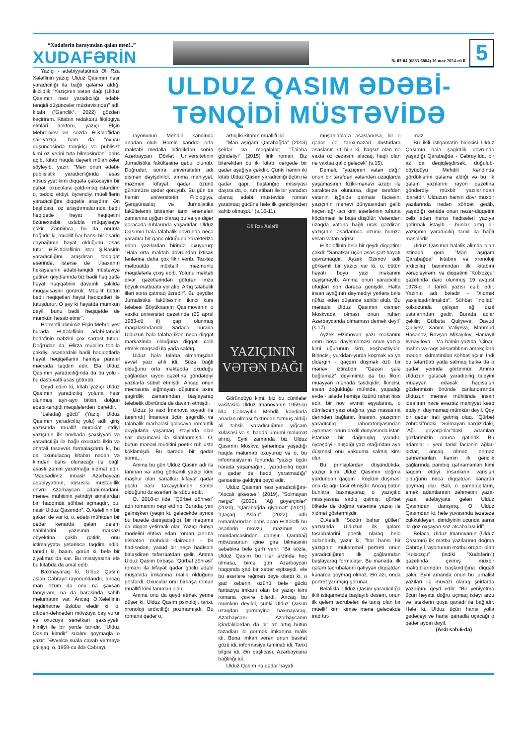“Xudafərin harayından qalan mən!..”
XUDAFƏRİN
№ 03-04 (6883-6884) 16 may 2024-cü il
5
Yazıçı - ədəbiyyatşünas Əli Rza Xələflinin yazıçı Ulduz Qasımın nəsr yaradıcılığı ilə bağlı qələmə aldığı ikicildlik ”Yazıçının vətən dağı (Ulduz Qasımın nəsr yaradıcılığı ədəbi-tənqidi düşüncələr müstəvisində)” adlı kitabı (”Gənclik”, 2022) gözdən keçirirəm. Kitabın redaktoru filologiya elmləri doktoru, yazıçı Elçin Mehrəliyev ön sözdə Ə.Xələflidən şair-yazıçı, həm də ”oxucu düşüncəsində tənqidçi və publisist kimi öz yerini tuta bilməsindən” bəhs açıb, kitab haqda dəyərli mülahizələr söyləyib, yazır: ”Mən onun ədəbi-publisistik yaradıcılığında əsas xüsusiyyət kimi diqqətə çəkəcəyim bir cəhəti oxuculara çatdırmaq istərdim; o, tədqiq etdiyi, öyrəndiyi müəlliflərin yaradıcılığını diqqətlə araşdırır. Ən başlıcası, öz araşdırmalarında bədii həqiqətlə həyat həqiqətini özünəxasbir uslubla müqayisəyə çəkir. Zənnimcə, bu da onunla bağlıdır ki, müəllif hər hansı bir əsərin qaynağının həyat olduğunu əsas tutur. Ə.R.Xələflinin istər Ş.Nasirin yaradıcılığını araşdıran tədqiqat əsərində, istərsə də İ.İsaxanın hekayələrini ədəbi-tənqidi müstəviyə gətirən qeydlərində biz bədii həqiqətlə həyat həqiqətinin davamlı şəkildə müqayisəsini görürük. Müəllif bütün bədii həqiqətləri həyat həqiqətləri ilə tutuşdurur. O şey ki həyatda mümkün deyil, bunu bədii həqiqətdə də mümkün hesab etmir”.
Hörmətli alimimiz Elçin Mehrəliyev burada Ə.Xələflinin ədəbi-tənqid hədəfinin nəbzini çox sərrast tutub. Doğrudan da, Əlirza müəllim təhlilə çəkdiyi əsərlərdəki bədii həqiqətlərlə həyat həqiqətlərini həmişə paralel məcrada təqdim edir. Elə Ulduz Qasımın yaradıcılığında da bu yolu - bu dəsti-xətti əsas götürüb.
Qeyd edim ki, kitab yazıçı Ulduz Qasımın yaradıcılıq yoluna həsr olunmuş ayrı-ayrı bitkin, dolğun ədəbi-tənqidi məqalələrdən ibarətdir.
”Lələdağ gücü” (Yazıçı Ulduz Qasımın yaradıcılıq yolu) adlı giriş yazısında müəllif müraciət etdiyi yazıçının ilk növbədə şəxsiyyəti və yaradıcılığı ilə bağlı oxucuda ilkin və əhatəli təsəvvür formalaşdırıb ki, bu da oxunulacaq kitabın nədən və kimdən bəhs olunacağı ilə bağlı əsaslı zəmin yaratmağa xidmət edir: ”Məqsədimiz müasir Azərbaycan ədəbiyyatının, xüsusilə müstəqillik dövrü Azərbaycan ədəbi-mədəni-mənəvi mühitinin yetirdiyi simalardan biri haqqında söhbət açmaqdır, bu, nasir Ulduz Qasımdır”. Ə.Xələflinin bir şakəri də var ki, o, ədəbi mühitdən bir qədər kənarda qalan qələm sahiblərini yazısının mərkəzi obyektinə çəkib gətirir, onu ictimaiyyətə yetərincə təqdim edib, tanıdır ki, baxın, görün ki, belə bir ziyalımız da var. Bu missiyasına elə bu kitabda da əməl edib.
Baxmayaraq ki, Ulduz Qasım əslən Cəbrayıl rayonundandır, ancaq mən özüm də onu nə şəxsən tanıyıram, nə də barəsində səhih məlumatım var. Ancaq Ə.Xələflinin təqdimetmə üslubu elədir ki, o, dibdən-dəhnədən mövzuya baş vurur və oxucuya sənətkarı şəxsiyyəti, kimliyi ilə bir yerdə tanıdır. ”Ulduz Qasım kimdir” sualını qoymaqla o yazır: ”Əvvəlcə suala cavab verməyə çalışaq; o, 1959-cu ildə Cəbrayıl
ULDUZ QASIM ƏDƏBİ-
TƏNQİDİ MÜSTƏVİDƏ
rayonunun Mehdili kəndində anadan olub. Həmin kənddə orta məktəbi medalla bitirdikdən sonra Azərbaycan Dövlət Universitetinin Jurnalistika fakültəsinə qəbul olunub. Doğrudur, sonra universitetin adı qismən dəyişdirildi, amma mahiyyət, məzmun kifayət qədər özünü günümüzə qədər qoruyub. Bu gün də həmin universitetin Filologiya, Şərqşünaslıq və Jurnalistika fakültələrini bitirənlər tarixi ənənələri zamanına uyğun olaraq bu və ya digər dərəcədə ruhlarında yaşadırlar. Ulduz Qasımın hələ tələbəlik dövründə necə yaradıcı bir gənc olduğunu xarakterizə edən yazılardan birində oxuyuruq: ”Hələ orta məktəb dövründən ixtisas fənlərinə daha çox fikir verib. Tez-tez mətbuatda müxtəlif məzmunlu məqalələrlə çıxış edib. Yolunu məktəb divar qəzetlərindən götürən imza böyük mətbuata yol alıb. Artıq tələbəlik illəri sona çatmaq üzrədir”. Bu qeydlər Jurnalistika fakültəsinin ikinci kurs tələbəsi Böyükxanım Qasımovanın o vaxtkı universitet qəzetində (25 aprel 1983-cü il) çap olunmuş məqaləsindəndir. Sadəcə burada Ulduzun hələ tələbə ikən necə diqqət mərkəzində olduğuna diqqəti cəlb etmək məqsədi ilə yada saldıq.
Ulduz hələ tələbə olmamışdan əvvəl yazı əhli idi. Sözə bağlı olduğunu orta məktəbdə oxuduğu çağlardan rayon qəzetinə göndərdiyi yazılarla sübut etmişdi. Ancaq onun məcrasına sığmayan düşüncə axını şagirdlik zamanından başlayaraq tələbəlik dövründə də davam etmişdi.
Ulduz (o vaxt İmanova soyadı ilə tanınırdı) İmanova üçün şagirdlik və tələbəlik mərhələsi gələcəyə romantik duyğularla yaşamaq istəyində olan şair düşüncəsi ilə silahlanmışdı. O, bütün mənəvi mühitini poetik ruh üstə kökləmişdi. Bu barədə bir qədər sonra...
Amma bu gün Ulduz Qasım adı ilə tanınan və artıq görkəmli yazıçı kimi məşhur olan sənətkar kifayət qədər güclü nəsr təxəyyülünün sahibi olduğunu öz əsərləri ilə sübu edib.
O, 2018-ci ildə ”Qürbət zöhrəsi” adlı romanını nəşr etdirib. Burada, yeri gəlmişkən (yəqin ki, gələcəkdə ayrıca bu barədə danışacağıq), bir məqama da diqqət yetirmək olar. Yazıçı dünya modelini ehtiva edən roman janrına nisbətən məhdud dairədən - bir hadisədən, yaxud bir neçə hadisəni birləşdirən təfərrüatdan gəlir. Amma Ulduz Qasım birbaşa ”Qürbət zöhrəsi” romanı ilə kifayət qədər güclü ədəbi müşahidə imkanına malik olduğunu göstərdi. Oxucular onu birbaşa roman müəllifi kimi tanımalı oldu.
Amma onu da qeyd etmək yerinə düşər ki, Ulduz Qasım psixoloji, tarixi, xronoloji ardıcıllığı pozmamışdı. Bu romana qədər o,
artıq iki kitabın müəllifi idi.
”Mən aşığam Qarabağda” (2013) şeirlər və məqalələr; ”Tələbə gündəliyi” (2015) lirik roman. Biz bilərəkdən bu iki kitabı cərgədə bir qədər aşağıya çəkdik. Çünki həmin iki kitab Ulduz Qasım yaradıcılığı üçün nə qədər qapı, başlanğıc missiyası daşısa da, o, ruh etibarı ilə bir yaradıcı olaraq ədəbi müstəvidə roman yaratmaq gücünə hələ ilk gəncliyindən sahib olmuşdu” (s.10-11).
Əli Rza Xələfli
YAZIÇININ
VƏTƏN DAĞI
Göründüyü kimi, biz bu cümlələr vasitəsilə Ulduz İmanovanın 1959-cu ildə Cəbrayılın Mehdili kəndində anadan olması faktından tutmuş aldığı ali təhsil, yaradıcılığının yığcam xülasəsi və s. haqda ümumi məlumat alırıq. Eyni zamanda biz Ulduz Qasımın Moskva şəhərində yaşadığı haqda məlumatı oxuyuruq və o, bu informasiyanın fonunda ”yazıçı üçün harada yaşamağın... yaradıcılıq üçün o qədər də hədd yaratmadığı” qənaətinə gəldiyini qeyd edir.
Ulduz Qasımın nəsr yaradıcılığını- ”Xocalı şikəstəsi” (2019), ”Solmayan nərgiz” (2020), ”Ağ göyərçinlər” (2020), ”Qarabağda qiyamət” (2021), ”Qaçaq Aslan” (2022) adlı romanlarından bəhs açan Ə.Xələfli bu əsərlərin mövzu, məzmun və mündəricəsindən danışır, Qarabağ mövzusunun içinə girə bilməsinin səbəbinə belə şərh verir: ”Bir sözlə, Ulduz Qasım bu illər ərzində heç olmasa, bircə gün Azərbaycan haqqında şad bir xəbər eşitsəydi, elə bu əsərlərə rəğmən deyə olardı ki, o şad xəbərin özünü belə güclü fantaziya imkanı olan bir yazıçı kimi romana çevirə bilərdi. Ancaq bu mümkün deyildi, çünki Ulduz Qasım uzaqdan görməyinə baxmayaraq, Azərbaycanı Azərbaycanın içindəkilərdən də bir az artıq bütün təzadları ilə görmək imkanına malik idi. Buna imkan verən onun bəsirət gözü idi, informasiya təminatı idi. Tarixi bilgisi idi. Ən başlıcası, Azərbaycana bağlılığı idi.
Ulduz Qasım nə qədər həyati
müşahidələrə əsaslanırsa, bir o qədər də tarixi-nəzəri düsturlara əsaslanır. O bilir ki, haqsız olan nə vaxta öz cəzasını alacaq, haqlı olan nə vaxtsa qalib gələcək” (s.15).
Deməli, ”yazıçının vətən dağı” onun bir tərəfdən vətəndən uzaqlarda yaşamasının fiziki-mənəvi əzabı ilə xarakterizə olunursa, digər tərəfdən vətənin işğalda qalması faciəsini yazıçının mənəvi dünyasından gəlib keçən ağrı-acı kimi əsərlərinin ruhuna köçürməsi ilə başa düşülür: Vətəndən uzaqda vətənə bağlı ürək gəzdirən yazıçının əsərlərində özünü büruzə verən vətən ağrısı!
Ə.Xələflinin belə bir qeydi diqqətimi çəkdi: ”Sənətkar üçün əsas şərt həyatı qavramaqdır. Ayzek Əzimov adlı görkəmli bir yazıçı var ki, o, bütün həyatı boyu yazı məkanını dəyişməyib. Amma onun yaradıcılıq üfüqləri son dərəcə genişdir. Hətta insan ayağının dəymədiyi yerlərə belə nüfuz edən düşüncə sahibi olub. Bu mənada Ulduz Qasımın cismən Moskvada olması onun ruhən Azərbaycanda olmaması demək deyil” (s.17)
Ayzek Əzimovun yazı məkanını ömrü boyu dəyişməməsi onun yazıçı kimi uğurunun sirri, xoşbəxtliyidir. Birincisi, yurddan-yurda köçmək və ya didərgin - qaçqın düşmək özü bir mənəvi iztirabdır. ”Gəzən şələ bağlamaz” deyimimiz də bu fikrin müəyyən mənada təsdiqidir. İkincisi, insan doğulduğu mühitdə, yaşadığı evdə - ailədə həmişə özünü rahat hiss edir, bir növ, evinin əşyalarına, o cümlədən yazı otağına, yazı masasına dərindən bağlanır. İnsanın, yazıçının yaradıcılıq laboratoriyasından ayrılması onun daxili dünyasında istər-istəməz bir dağınıqlıq yaradır, öyrəşdiyi - alışdığı yazı otağından ayrı düşməsi onu vakuuma salmış kimi olur.
Bu prinsiplərdən düşündükdə, yazıçı kimi Ulduz Qasımın doğma yurdundan qaçqın - köçkün düşməsi ona da ağır təsir etmişdir. Ancaq bütün bunlara baxmayaraq o yazıçılıq missiyasına sadiq qalmış, qürbət ölkədə də doğma vətəninə yazısı ilə xidmət göstərmişdir.
Ə.Xələfli ”Sözün bahar gülləri” yazısında Ulduzun ilk qələm təcrübələrini poetik olaraq belə adlandırıb, yazır ki, ”hər hansı bir yazıçının mükəmməl portreti onun yaradıcılığının ilk çağlarından başlayaraq formalaşır. Bu mənada, ilk qələm təcrübələrini qətiyyən diqqətdən kənarda qoymaq olmaz. Ən azı, onda portret yarımçıq görünər.
Beləliklə, Ulduz Qasım yaradıcılığa ikili istiqamətdə başlayıb desəm, onun ilk qələm təcrübələri ilə tanış olan bir müəllif kimi kimsə mənə gələcəkdə irad tut-
maz.
Bu ikili istiqamətin birincisi Ulduz Qasımın hələ şagirdlik dövründə yaşadığı Qarabağda - Cəbrayılda, bir az da dəqiqləşdirsək, doğulub-böyüdüyü Mehdili kəndində gördüklərini qələmə aldığı və bu ilk qələm yazılarını rayon qəzetinə göndərdiyi müxbir yazılarından ibarətdir. Ulduzun həmin dövr müxbir yazılarında nədən söhbət gedib, yaşadığı kənddə onun nəzər-diqqətini cəlb edən hansı hadisələri yazıya gətirmək istəyib - bunlar artıq bir yazıçının yaradıcılıq tarixi ilə bağlı məsələdir.
Ulduz Qasımın hələlik əlimdə olan istinada görə ”Mən aşığam Qarabağda” kitabını və xronoloji ardıcıllıq baxımından ilk kitabını vərəqləyirəm. və diqqətimi ”Kolxozçu” qəzetində dərc olunmuş 19 avqust 1978-ci il tarixli yazısı cəlb edir. Yazının adı belədir - ”Xidmət yaxşılaşdırılmalıdır”. Söhbət ”İnqilab” kolxozunda çalışan ağ qızıl ustalarından gedir. Burada adlar çəkilir; Gülbuta Quliyeva, Davud Quliyev, Xanım Vəliyeva, Mahmud Həsənov, Rövşən Mikayılov, Həmayıl İsmayılova... Və həmin yazıda ”Çinar” mahnı və rəqs ansamblının əməkçilərə mədəni xidmətindən söhbət açılır. İndi bu təfərrüatı yada salmaq bəlkə də o qədər yerində görünmür. Amma Ulduzun gələcək yaradıcılıq taleyini müəyyən edəcək hadisələri gözlərimizin önündə canlandıranda Ulduzun mənəvi mühitində insan idealının necə əvəzsiz mahiyyət kəsb etdiyini duymamaq mümkün deyil. Qoy bir qədər irəli getmiş olaq. ”Qürbət zöhrəsi”ndəki, ”Solmayan nərgiz”dəki, ”Ağ göyərçinlər”dəki adamları gözlərimizin önünə gətiririk. Bu adamlar - yeni tarixi faciənin ağlar-sızlar, ancaq ölməz, əriməz qəhrəmanları həmin ilk gənclik çağlarında pambıq qəhrəmanları kimi təqdim etdiyi insanların varisləri olduğunu necə diqqətdən kənarda qoymaq olar. Bəli, o pambıqçıların, əmək adamlarının zəhmətini yaza-yaza ədəbiyyata gələn Ulduz Qasımdan danışırıq. O Ulduz Qasımdan ki, hələ yuvasında təzətəzə cükküldəyən, dimdiyinin ucunda sarısı ilə göz oxşayan söz ətcəbalası idi”.
Beləcə, Ulduz İmanovanın (Ulduz Qasımın) ilk mətbu yazılarının doğma Cəbrayıl rayonunun mətbu orqanı olan ”Kolxozçu” (indiki ”Xudafərin”) qəzetində çıxmış müxbir məktublarından başlandığına diqqəti çəkir. Eyni amanda onun bu jurnalist yazıları ilə müvazi olaraq şeirlərdə yazdığını qeyd edib: ”Bir yeniyetmə üçün həyata doğru uçmaq istəyi arzu və istəklərin qoşa qanadı ilə bağlıdır. Hələ ki, Ulduz üçün hansı yolla gedəcəyi və hansı qanadla uçacağı o qədər aydın deyil.
(Ardı səh.6-da)